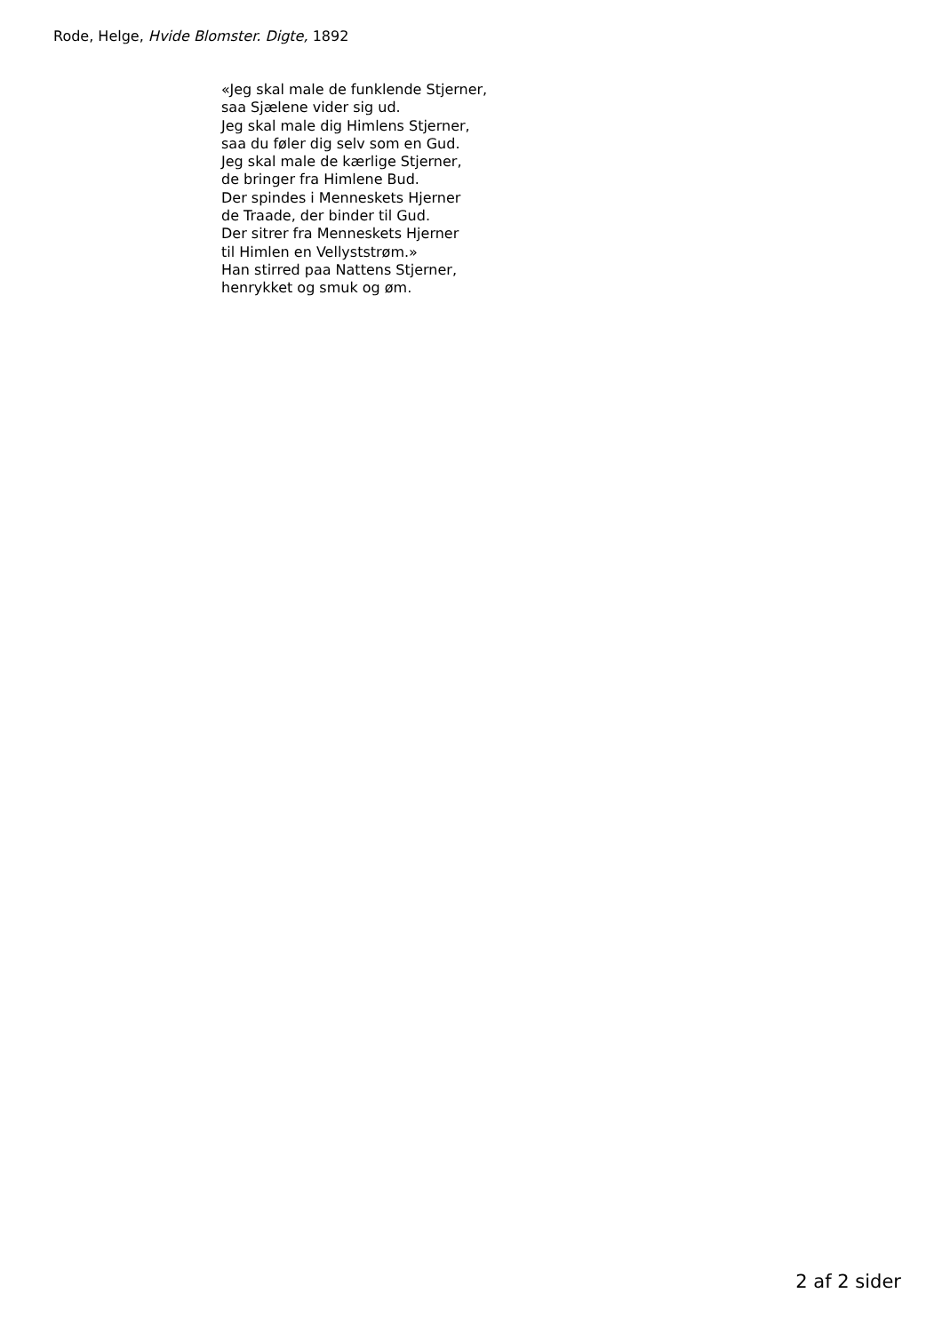Rode, Helge, Hvide Blomster. Digte, 1892
«Jeg skal male de funklende Stjerner,
saa Sjælene vider sig ud.
Jeg skal male dig Himlens Stjerner,
saa du føler dig selv som en Gud.
Jeg skal male de kærlige Stjerner,
de bringer fra Himlene Bud.
Der spindes i Menneskets Hjerner
de Traade, der binder til Gud.
Der sitrer fra Menneskets Hjerner
til Himlen en Vellyststrøm.»
Han stirred paa Nattens Stjerner,
henrykket og smuk og øm.
2 af 2 sider